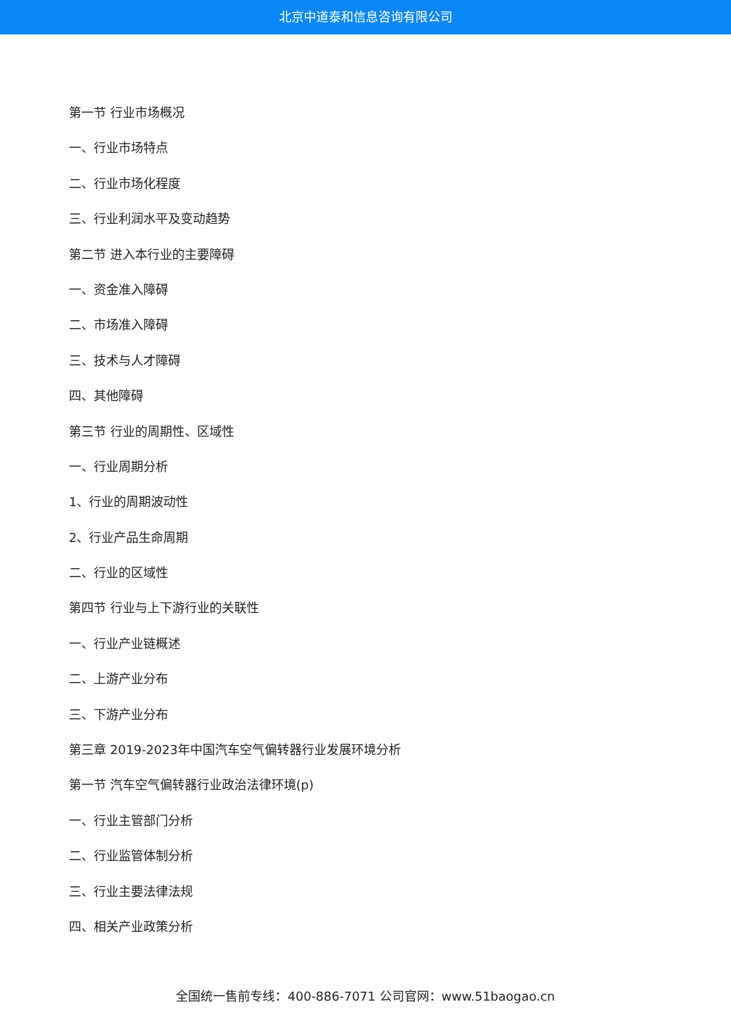北京中道泰和信息咨询有限公司
第一节 行业市场概况
一、行业市场特点
二、行业市场化程度
三、行业利润水平及变动趋势
第二节 进入本行业的主要障碍
一、资金准入障碍
二、市场准入障碍
三、技术与人才障碍
四、其他障碍
第三节 行业的周期性、区域性
一、行业周期分析
1、行业的周期波动性
2、行业产品生命周期
二、行业的区域性
第四节 行业与上下游行业的关联性
一、行业产业链概述
二、上游产业分布
三、下游产业分布
第三章 2019-2023年中国汽车空气偏转器行业发展环境分析
第一节 汽车空气偏转器行业政治法律环境(p)
一、行业主管部门分析
二、行业监管体制分析
三、行业主要法律法规
四、相关产业政策分析
全国统一售前专线：400-886-7071 公司官网：www.51baogao.cn